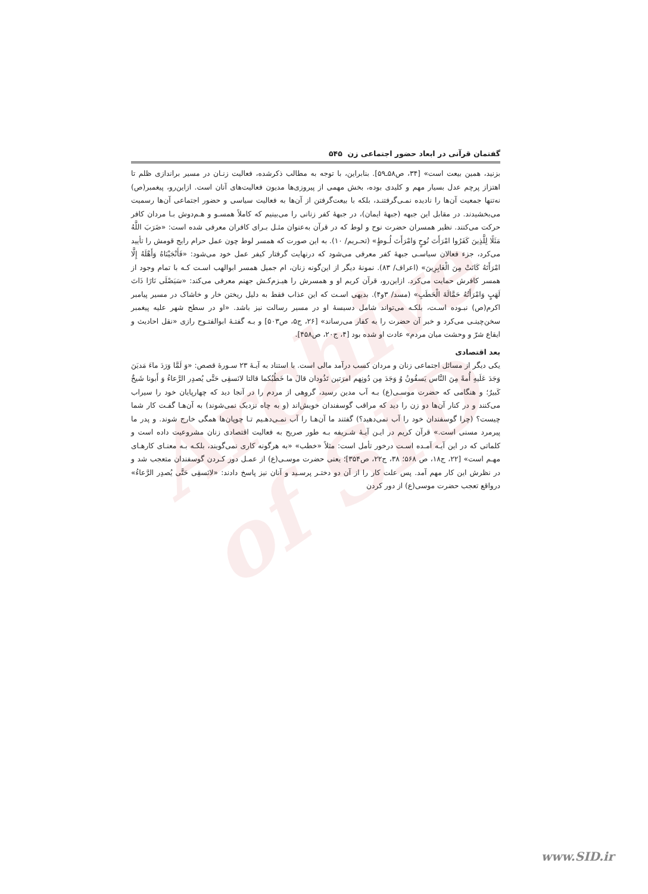Archive of SID
گفتمان قرآنی در ابعاد حضور اجتماعی زن ۵۴۵
بزنید، همین بیعت است» [۳۴، ص۵۸ـ۵۹]. بنابراین، با توجه به مطالب ذکرشده، فعالیت زنـان در مسیر براندازی ظلم تا اهتزاز پرچم عدل بسیار مهم و کلیدی بوده، بخش مهمی از پیروزی‌ها مدیون فعالیت‌های آنان است. ازاین‌رو، پیغمبر(ص) نه‌تنها جمعیت آن‌ها را نادیده نمـی‌گرفتنـد، بلکه با بیعت‌گرفتن از آن‌ها به فعالیت سیاسی و حضور اجتماعی آن‌ها رسمیت می‌بخشیدند. در مقابل این جبهه (جبهۀ ایمان)، در جبهۀ کفر زنانی را می‌بینیم که کاملاً همسـو و هـم‌دوش بـا مردان کافر حرکت می‌کنند. نظیر همسران حضرت نوح و لوط که در قرآن به‌عنوان مثـل بـرای کافران معرفی شده است: «ضَرَبَ اللَّهُ مَثَلًا لِلَّذِینَ کَفَرُوا امْرَأَتَ نُوحٍ وَامْرَأَتَ لُـوطٍ» (تحـریم/ ۱۰). به این صورت که همسر لوط چون عمل حرام رایج قومش را تأیید می‌کرد، جزء فعالان سیاسـی جبهۀ کفر معرفی می‌شود که درنهایت گرفتار کیفر عمل خود می‌شود: «فَأَنْجَیْنَاهُ وَأَهْلَهُ إِلَّا امْرَأَتَهُ کَانَتْ مِنَ الْغَابِرِینَ» (اعراف/ ۸۳). نمونۀ دیگر از این‌گونه زنان، ام جمیل همسر ابوالهب اسـت کـه با تمام وجود از همسر کافرش حمایت می‌کرد. ازاین‌رو، قرآن کریم او و همسرش را هیـزم‌کـش جهنم معرفی می‌کند: «سَیَصْلَى نَارًا ذَاتَ لَهَبٍ وَامْرَأَتُهُ حَمَّالَةَ الْحَطَبِ» (مسد/ ۳و۴). بدیهی اسـت که این عذاب فقط به دلیل ریختن خار و خاشاک در مسیر پیامبر اکرم(ص) نبـوده اسـت، بلکـه می‌تواند شامل دسیسۀ او در مسیر رسالت نیز باشد. «او در سطح شهر علیه پیغمبر سخن‌چینـی می‌کرد و خبر آن حضرت را به کفار می‌رساند» [۲۶، ج۵، ص۵۰۳] و بـه گفتـۀ ابوالفتـوح رازی «نقل احادیث و ایقاع شرّ و وحشت میان مردم» عادت او شده بود [۴، ج۲۰، ص۴۵۸].
بعد اقتصادی
یکی دیگر از مسائل اجتماعی زنان و مردان کسب درآمد مالی است. با استناد به آیـۀ ۲۳ سـورۀ قصص: «وَ لَمَّا وَرَدَ ماءَ مَدیَنَ وَجَدَ عَلَیهِ أُمةً مِنَ النَّاس یَسقُونُ وُ وَجَدَ مِن دُونِهم امرَتین تَذُودان قالَ ما خَطُبُکما قالتا لانَسقِی حَتَّی یُصدِر الرَّعاءُ وَ أَبونا شَیخٌ کَبیرٌ؛ و هنگامی که حضرت موسـی(ع) بـه آب مدین رسید، گروهی از مردم را در آنجا دید که چهارپایان خود را سیراب می‌کنند و در کنار آن‌ها دو زن را دید که مراقب گوسفندان خویش‌اند (و به چاه نزدیک نمی‌شوند) به آن‌هـا گفـت کار شما چیست؟ (چرا گوسفندان خود را آب نمی‌دهید؟) گفتند ما آن‌هـا را آب نمـی‌دهـیم تـا چوپان‌ها همگی خارج شوند. و پدر ما پیرمرد مسنی است.» قرآن کریم در ایـن آیـۀ شـریفه بـه طور صریح به فعالیت اقتصادی زنان مشروعیت داده است و کلماتی که در این آیـه آمـده اسـت درخور تأمل است: مثلاً «خطب» «به هرگونه کاری نمی‌گویند، بلکـه بـه معنـای کارهـای مهـم است» [۲۲، ج۱۸، ص ۵۶۸؛ ۳۸، ج۲۲، ص۳۵۴]؛ یعنی حضرت موسـی(ع) از عمـل دور کـردن گوسفندان متعجب شد و در نظرش این کار مهم آمد. پس علت کار را از آن دو دختـر پرسـید و آنان نیز پاسخ دادند: «لانَسقِی حَتَّی یُصدِر الرَّعاءُ» درواقع تعجب حضرت موسی(ع) از دور کردن
www.SID.ir